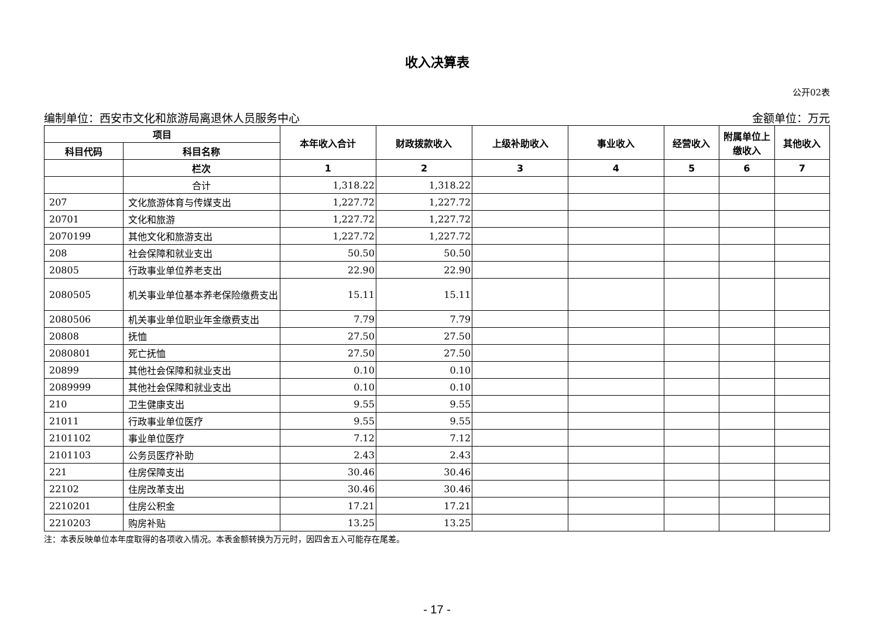收入决算表
公开02表
编制单位：西安市文化和旅游局离退休人员服务中心 金额单位：万元
| 项目 | | 本年收入合计 | 财政拨款收入 | 上级补助收入 | 事业收入 | 经营收入 | 附属单位上缴收入 | 其他收入 |
| --- | --- | --- | --- | --- | --- | --- | --- | --- |
| 科目代码 | 科目名称 | | | | | | | |
| | 栏次 | 1 | 2 | 3 | 4 | 5 | 6 | 7 |
| | 合计 | 1,318.22 | 1,318.22 | | | | | |
| 207 | 文化旅游体育与传媒支出 | 1,227.72 | 1,227.72 | | | | | |
| 20701 | 文化和旅游 | 1,227.72 | 1,227.72 | | | | | |
| 2070199 | 其他文化和旅游支出 | 1,227.72 | 1,227.72 | | | | | |
| 208 | 社会保障和就业支出 | 50.50 | 50.50 | | | | | |
| 20805 | 行政事业单位养老支出 | 22.90 | 22.90 | | | | | |
| 2080505 | 机关事业单位基本养老保险缴费支出 | 15.11 | 15.11 | | | | | |
| 2080506 | 机关事业单位职业年金缴费支出 | 7.79 | 7.79 | | | | | |
| 20808 | 抚恤 | 27.50 | 27.50 | | | | | |
| 2080801 | 死亡抚恤 | 27.50 | 27.50 | | | | | |
| 20899 | 其他社会保障和就业支出 | 0.10 | 0.10 | | | | | |
| 2089999 | 其他社会保障和就业支出 | 0.10 | 0.10 | | | | | |
| 210 | 卫生健康支出 | 9.55 | 9.55 | | | | | |
| 21011 | 行政事业单位医疗 | 9.55 | 9.55 | | | | | |
| 2101102 | 事业单位医疗 | 7.12 | 7.12 | | | | | |
| 2101103 | 公务员医疗补助 | 2.43 | 2.43 | | | | | |
| 221 | 住房保障支出 | 30.46 | 30.46 | | | | | |
| 22102 | 住房改革支出 | 30.46 | 30.46 | | | | | |
| 2210201 | 住房公积金 | 17.21 | 17.21 | | | | | |
| 2210203 | 购房补贴 | 13.25 | 13.25 | | | | | |
注：本表反映单位本年度取得的各项收入情况。本表金额转换为万元时，因四舍五入可能存在尾差。
- 17 -